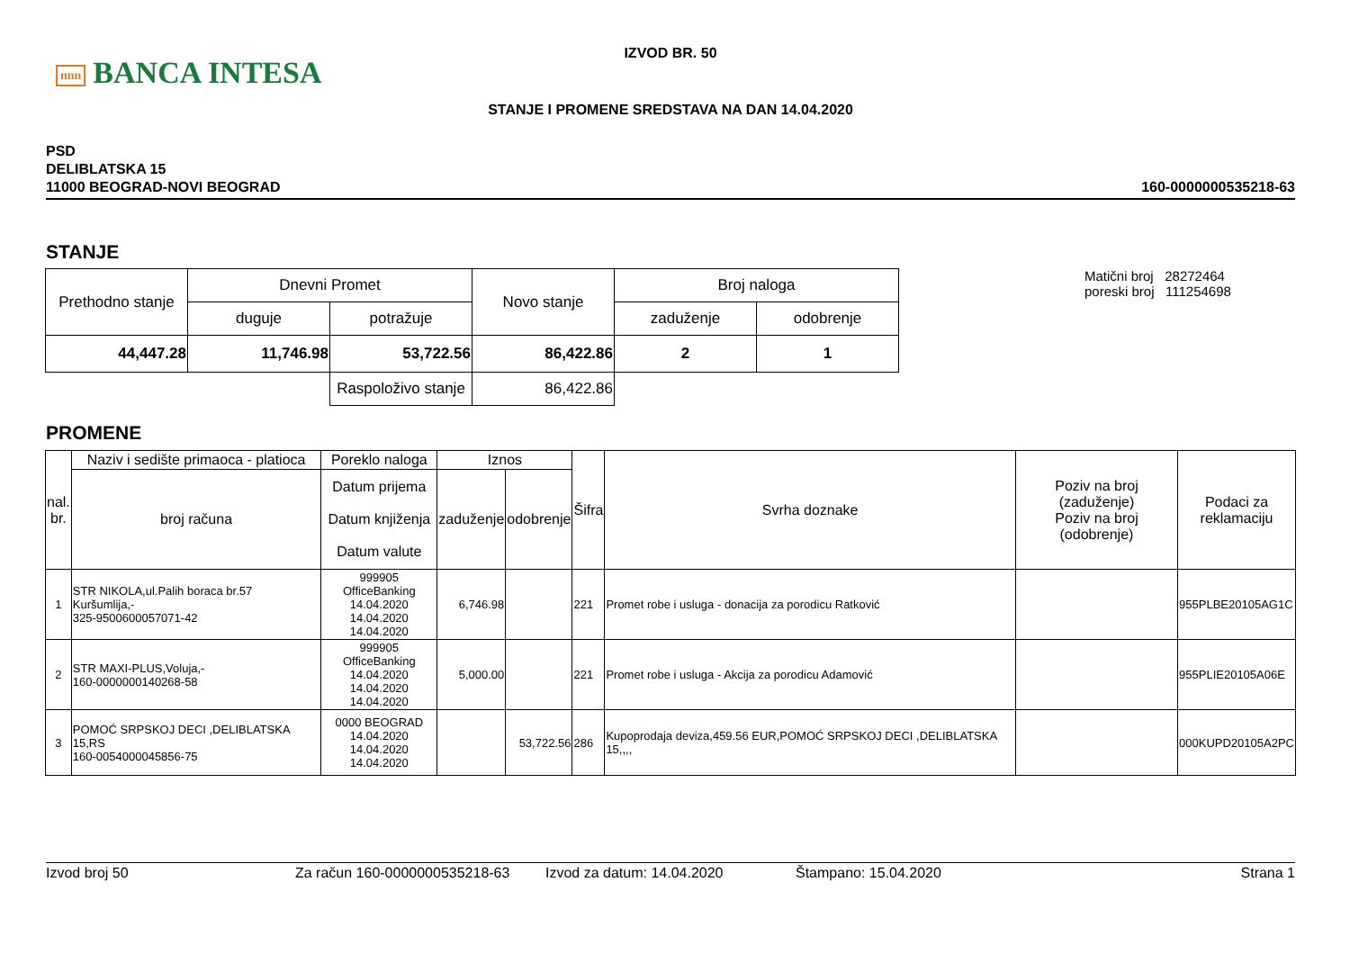nnn BANCA INTESA
IZVOD BR. 50
STANJE I PROMENE SREDSTAVA NA DAN 14.04.2020
PSD
DELIBLATSKA 15
11000 BEOGRAD-NOVI BEOGRAD
160-0000000535218-63
STANJE
| Prethodno stanje | Dnevni Promet | | Novo stanje | Broj naloga | |
| | duguje | potražuje | | zaduženje | odobrenje |
| 44,447.28 | 11,746.98 | 53,722.56 | 86,422.86 | 2 | 1 |
| | | Raspoloživo stanje | 86,422.86 | | |
Matični broj 28272464
poreski broj 111254698
PROMENE
| nal. br. | Naziv i sedište primaoca - platioca | Poreklo naloga | Iznos | | Šifra | Svrha doznake | Poziv na broj (zaduženje) Poziv na broj (odobrenje) | Podaci za reklamaciju |
| --- | --- | --- | --- | --- | --- | --- | --- | --- |
| | broj računa | Datum prijema Datum knjiženja Datum valute | zaduženje | odobrenje | | | | |
| 1 | STR NIKOLA,ul.Palih boraca br.57 Kuršumlija,- 325-9500600057071-42 | 999905 OfficeBanking 14.04.2020 14.04.2020 14.04.2020 | 6,746.98 | | 221 | Promet robe i usluga - donacija za porodicu Ratković | | 955PLBE20105AG1C |
| 2 | STR MAXI-PLUS,Voluja,- 160-0000000140268-58 | 999905 OfficeBanking 14.04.2020 14.04.2020 14.04.2020 | 5,000.00 | | 221 | Promet robe i usluga - Akcija za porodicu Adamović | | 955PLIE20105A06E |
| 3 | POMOĆ SRPSKOJ DECI ,DELIBLATSKA 15,RS 160-0054000045856-75 | 0000 BEOGRAD 14.04.2020 14.04.2020 14.04.2020 | | 53,722.56 | 286 | Kupoprodaja deviza,459.56 EUR,POMOĆ SRPSKOJ DECI ,DELIBLATSKA 15,,,, | | 000KUPD20105A2PC |
Izvod broj 50 Za račun 160-0000000535218-63 Izvod za datum: 14.04.2020 Štampano: 15.04.2020 Strana 1